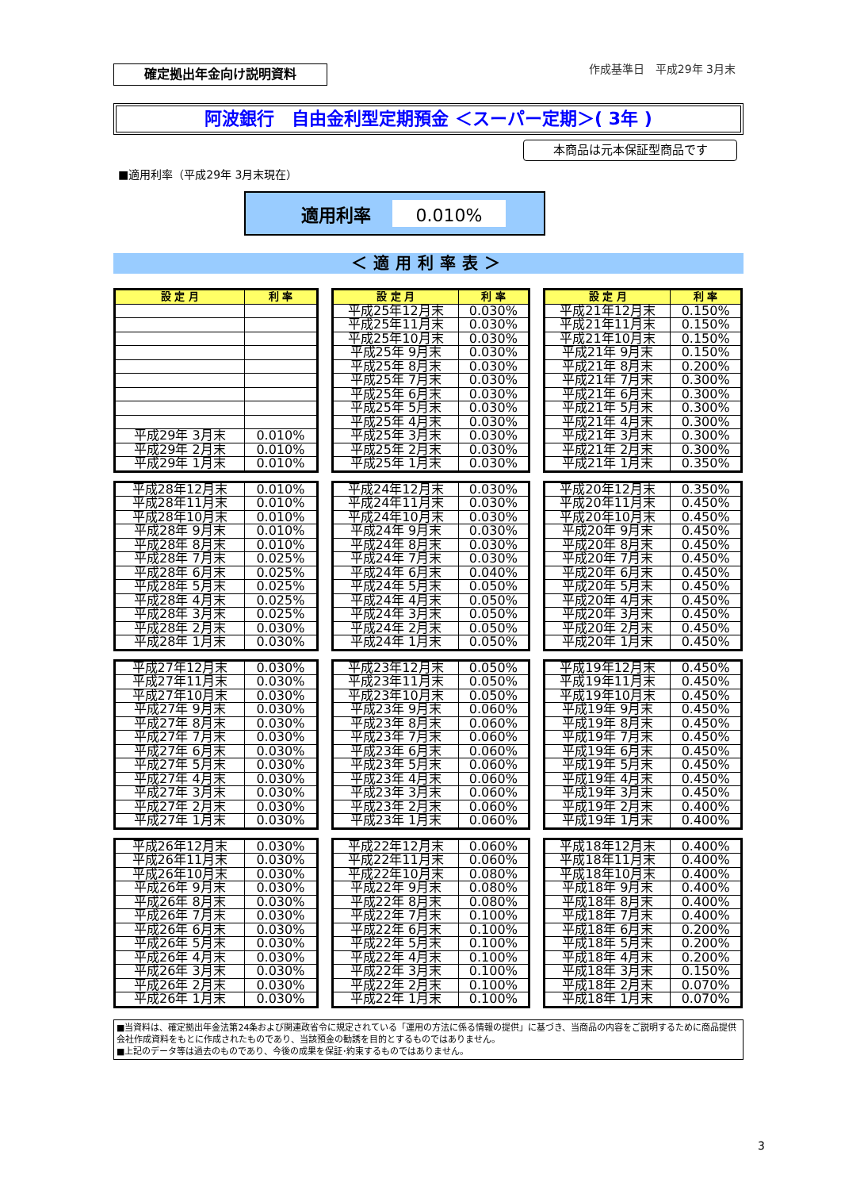確定拠出年金向け説明資料
作成基準日　平成29年 3月末
阿波銀行　自由金利型定期預金 ＜スーパー定期＞( 3年 )
本商品は元本保証型商品です
■適用利率（平成29年 3月末現在）
適用利率 0.010%
＜適用利率表＞
| 設 定 月 | 利 率 |
| --- | --- |
| 平成29年 3月末 | 0.010% |
| 平成29年 2月末 | 0.010% |
| 平成29年 1月末 | 0.010% |
| 設 定 月 | 利 率 |
| --- | --- |
| 平成25年12月末 | 0.030% |
| 平成25年11月末 | 0.030% |
| 平成25年10月末 | 0.030% |
| 平成25年 9月末 | 0.030% |
| 平成25年 8月末 | 0.030% |
| 平成25年 7月末 | 0.030% |
| 平成25年 6月末 | 0.030% |
| 平成25年 5月末 | 0.030% |
| 平成25年 4月末 | 0.030% |
| 平成25年 3月末 | 0.030% |
| 平成25年 2月末 | 0.030% |
| 平成25年 1月末 | 0.030% |
| 設 定 月 | 利 率 |
| --- | --- |
| 平成21年12月末 | 0.150% |
| 平成21年11月末 | 0.150% |
| 平成21年10月末 | 0.150% |
| 平成21年 9月末 | 0.150% |
| 平成21年 8月末 | 0.200% |
| 平成21年 7月末 | 0.300% |
| 平成21年 6月末 | 0.300% |
| 平成21年 5月末 | 0.300% |
| 平成21年 4月末 | 0.300% |
| 平成21年 3月末 | 0.300% |
| 平成21年 2月末 | 0.300% |
| 平成21年 1月末 | 0.350% |
| 平成28年12月末 | 0.010% |
| 平成28年11月末 | 0.010% |
| 平成28年10月末 | 0.010% |
| 平成28年 9月末 | 0.010% |
| 平成28年 8月末 | 0.010% |
| 平成28年 7月末 | 0.025% |
| 平成28年 6月末 | 0.025% |
| 平成28年 5月末 | 0.025% |
| 平成28年 4月末 | 0.025% |
| 平成28年 3月末 | 0.025% |
| 平成28年 2月末 | 0.030% |
| 平成28年 1月末 | 0.030% |
| 平成24年12月末 | 0.030% |
| 平成24年11月末 | 0.030% |
| 平成24年10月末 | 0.030% |
| 平成24年 9月末 | 0.030% |
| 平成24年 8月末 | 0.030% |
| 平成24年 7月末 | 0.030% |
| 平成24年 6月末 | 0.040% |
| 平成24年 5月末 | 0.050% |
| 平成24年 4月末 | 0.050% |
| 平成24年 3月末 | 0.050% |
| 平成24年 2月末 | 0.050% |
| 平成24年 1月末 | 0.050% |
| 平成20年12月末 | 0.350% |
| 平成20年11月末 | 0.450% |
| 平成20年10月末 | 0.450% |
| 平成20年 9月末 | 0.450% |
| 平成20年 8月末 | 0.450% |
| 平成20年 7月末 | 0.450% |
| 平成20年 6月末 | 0.450% |
| 平成20年 5月末 | 0.450% |
| 平成20年 4月末 | 0.450% |
| 平成20年 3月末 | 0.450% |
| 平成20年 2月末 | 0.450% |
| 平成20年 1月末 | 0.450% |
| 平成27年12月末 | 0.030% |
| 平成27年11月末 | 0.030% |
| 平成27年10月末 | 0.030% |
| 平成27年 9月末 | 0.030% |
| 平成27年 8月末 | 0.030% |
| 平成27年 7月末 | 0.030% |
| 平成27年 6月末 | 0.030% |
| 平成27年 5月末 | 0.030% |
| 平成27年 4月末 | 0.030% |
| 平成27年 3月末 | 0.030% |
| 平成27年 2月末 | 0.030% |
| 平成27年 1月末 | 0.030% |
| 平成23年12月末 | 0.050% |
| 平成23年11月末 | 0.050% |
| 平成23年10月末 | 0.050% |
| 平成23年 9月末 | 0.060% |
| 平成23年 8月末 | 0.060% |
| 平成23年 7月末 | 0.060% |
| 平成23年 6月末 | 0.060% |
| 平成23年 5月末 | 0.060% |
| 平成23年 4月末 | 0.060% |
| 平成23年 3月末 | 0.060% |
| 平成23年 2月末 | 0.060% |
| 平成23年 1月末 | 0.060% |
| 平成19年12月末 | 0.450% |
| 平成19年11月末 | 0.450% |
| 平成19年10月末 | 0.450% |
| 平成19年 9月末 | 0.450% |
| 平成19年 8月末 | 0.450% |
| 平成19年 7月末 | 0.450% |
| 平成19年 6月末 | 0.450% |
| 平成19年 5月末 | 0.450% |
| 平成19年 4月末 | 0.450% |
| 平成19年 3月末 | 0.450% |
| 平成19年 2月末 | 0.400% |
| 平成19年 1月末 | 0.400% |
| 平成26年12月末 | 0.030% |
| 平成26年11月末 | 0.030% |
| 平成26年10月末 | 0.030% |
| 平成26年 9月末 | 0.030% |
| 平成26年 8月末 | 0.030% |
| 平成26年 7月末 | 0.030% |
| 平成26年 6月末 | 0.030% |
| 平成26年 5月末 | 0.030% |
| 平成26年 4月末 | 0.030% |
| 平成26年 3月末 | 0.030% |
| 平成26年 2月末 | 0.030% |
| 平成26年 1月末 | 0.030% |
| 平成22年12月末 | 0.060% |
| 平成22年11月末 | 0.060% |
| 平成22年10月末 | 0.080% |
| 平成22年 9月末 | 0.080% |
| 平成22年 8月末 | 0.080% |
| 平成22年 7月末 | 0.100% |
| 平成22年 6月末 | 0.100% |
| 平成22年 5月末 | 0.100% |
| 平成22年 4月末 | 0.100% |
| 平成22年 3月末 | 0.100% |
| 平成22年 2月末 | 0.100% |
| 平成22年 1月末 | 0.100% |
| 平成18年12月末 | 0.400% |
| 平成18年11月末 | 0.400% |
| 平成18年10月末 | 0.400% |
| 平成18年 9月末 | 0.400% |
| 平成18年 8月末 | 0.400% |
| 平成18年 7月末 | 0.400% |
| 平成18年 6月末 | 0.200% |
| 平成18年 5月末 | 0.200% |
| 平成18年 4月末 | 0.200% |
| 平成18年 3月末 | 0.150% |
| 平成18年 2月末 | 0.070% |
| 平成18年 1月末 | 0.070% |
■当資料は、確定拠出年金法第24条および関連政省令に規定されている「運用の方法に係る情報の提供」に基づき、当商品の内容をご説明するために商品提供会社作成資料をもとに作成されたものであり、当該預金の勧誘を目的とするものではありません。
■上記のデータ等は過去のものであり、今後の成果を保証･約束するものではありません。
3